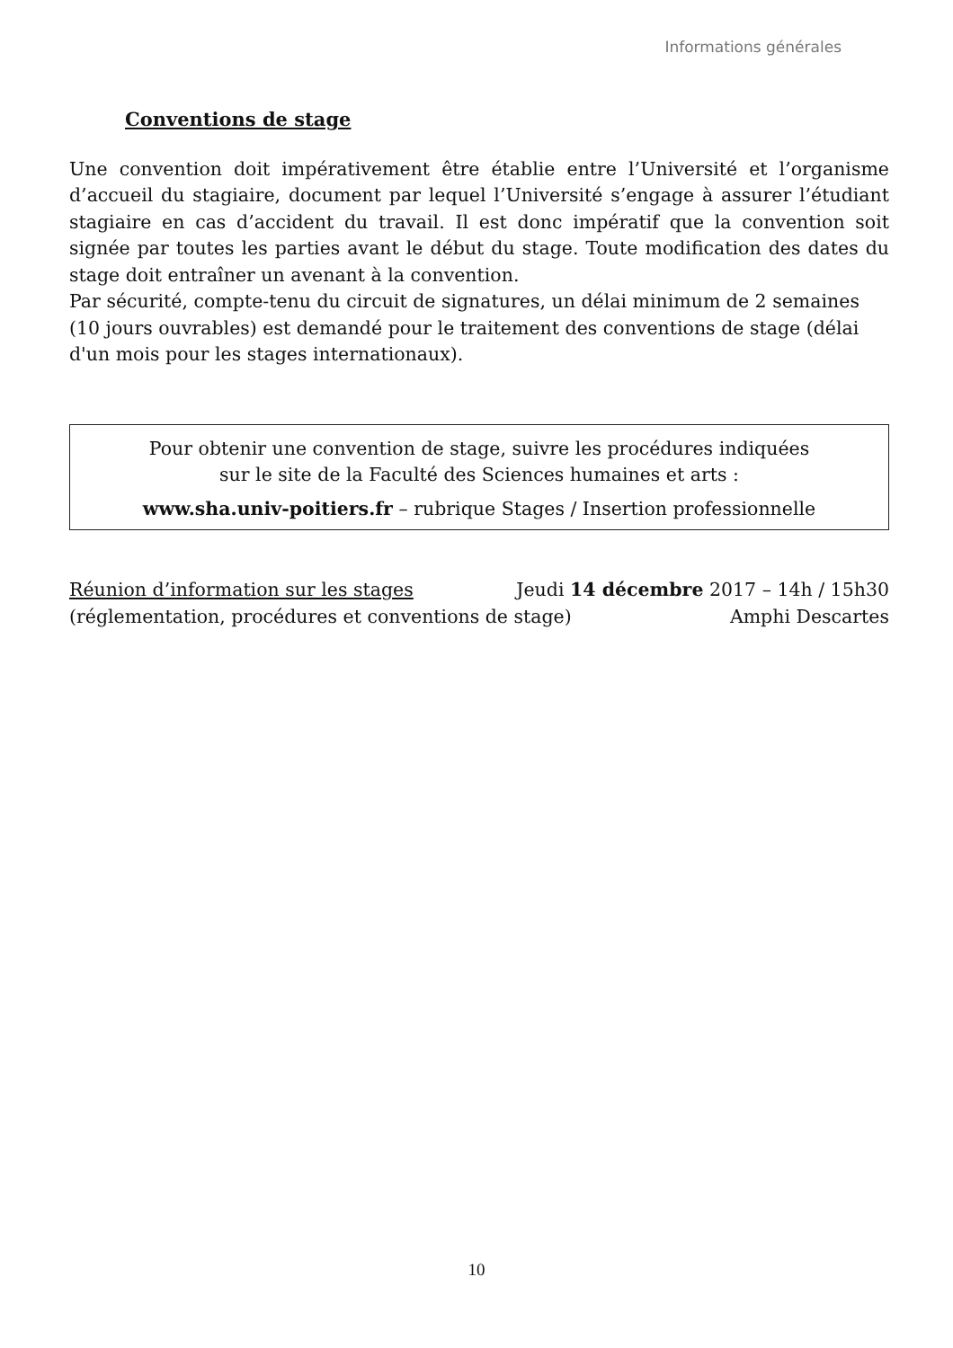Informations générales
Conventions de stage
Une convention doit impérativement être établie entre l’Université et l’organisme d’accueil du stagiaire, document par lequel l’Université s’engage à assurer l’étudiant stagiaire en cas d’accident du travail. Il est donc impératif que la convention soit signée par toutes les parties avant le début du stage. Toute modification des dates du stage doit entraîner un avenant à la convention.
Par sécurité, compte-tenu du circuit de signatures, un délai minimum de 2 semaines
(10 jours ouvrables) est demandé pour le traitement des conventions de stage (délai
d'un mois pour les stages internationaux).
Pour obtenir une convention de stage, suivre les procédures indiquées
sur le site de la Faculté des Sciences humaines et arts :
www.sha.univ-poitiers.fr – rubrique Stages / Insertion professionnelle
Réunion d’information sur les stages Jeudi 14 décembre 2017 – 14h / 15h30
(réglementation, procédures et conventions de stage) Amphi Descartes
10